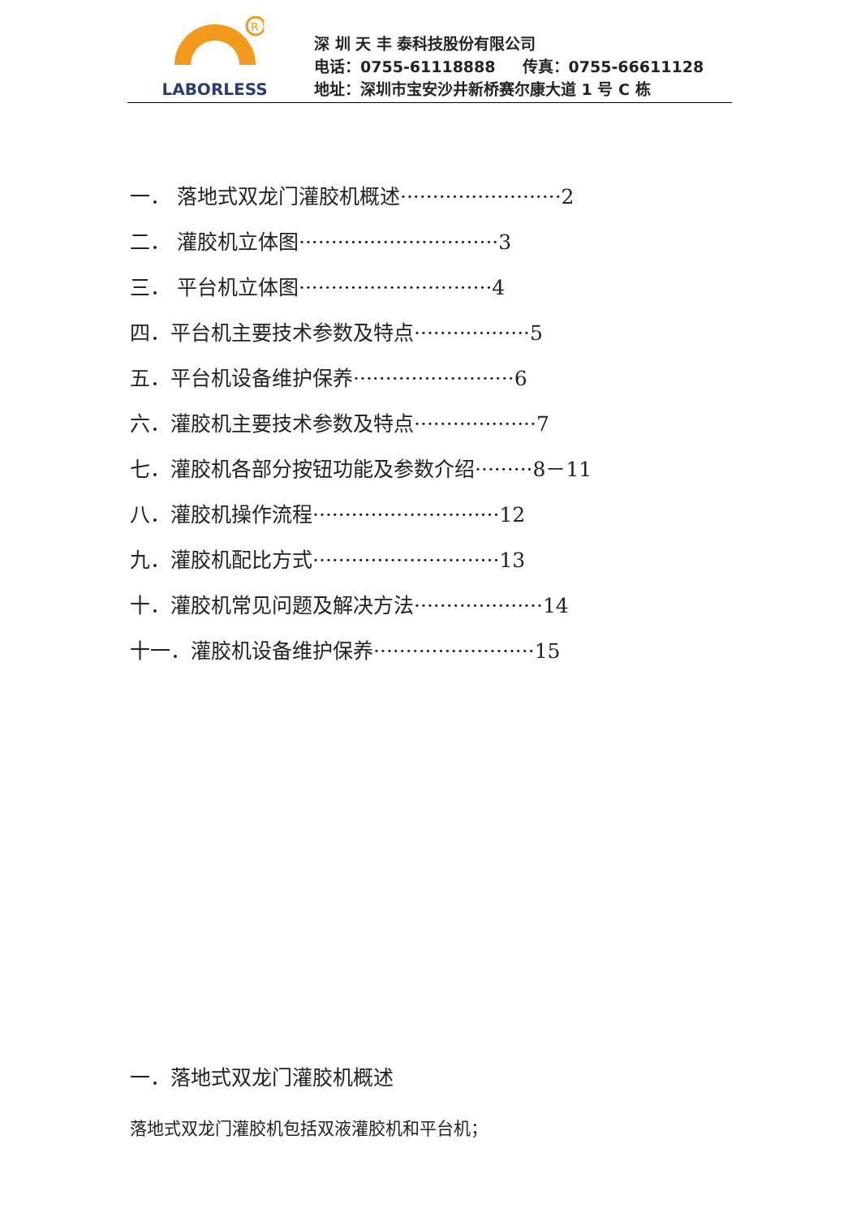R
LABORLESS
深 圳 天 丰 泰科技股份有限公司
电话：0755-61118888 传真：0755-66611128
地址：深圳市宝安沙井新桥赛尔康大道 1 号 C 栋
一． 落地式双龙门灌胶机概述·························2
二． 灌胶机立体图·······························3
三． 平台机立体图······························4
四．平台机主要技术参数及特点··················5
五．平台机设备维护保养·························6
六．灌胶机主要技术参数及特点···················7
七．灌胶机各部分按钮功能及参数介绍·········8－11
八．灌胶机操作流程·····························12
九．灌胶机配比方式·····························13
十．灌胶机常见问题及解决方法····················14
十一．灌胶机设备维护保养·························15
一．落地式双龙门灌胶机概述
落地式双龙门灌胶机包括双液灌胶机和平台机；